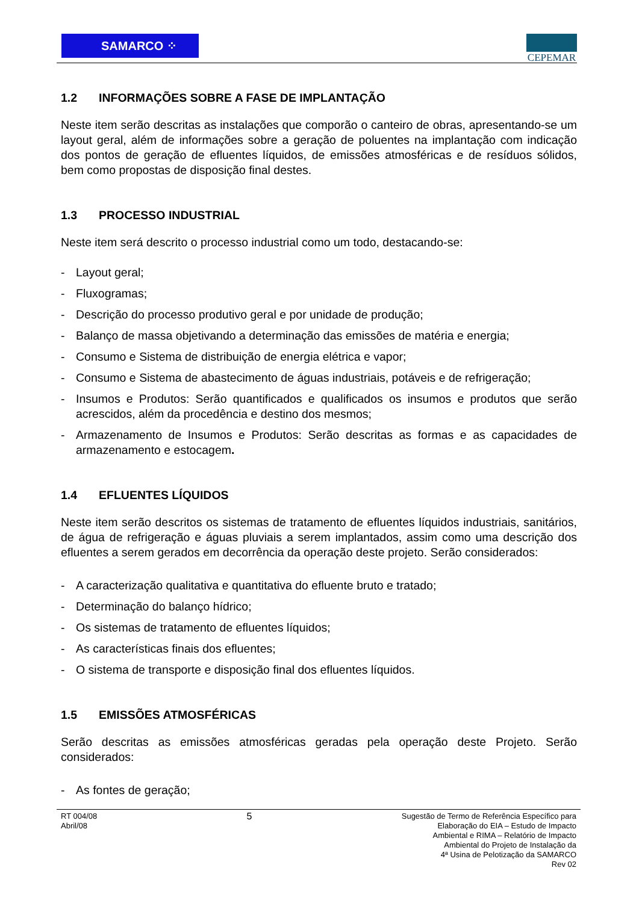SAMARCO ⁘
CEPEMAR
1.2 INFORMAÇÕES SOBRE A FASE DE IMPLANTAÇÃO
Neste item serão descritas as instalações que comporão o canteiro de obras, apresentando-se um layout geral, além de informações sobre a geração de poluentes na implantação com indicação dos pontos de geração de efluentes líquidos, de emissões atmosféricas e de resíduos sólidos, bem como propostas de disposição final destes.
1.3 PROCESSO INDUSTRIAL
Neste item será descrito o processo industrial como um todo, destacando-se:
- Layout geral;
- Fluxogramas;
- Descrição do processo produtivo geral e por unidade de produção;
- Balanço de massa objetivando a determinação das emissões de matéria e energia;
- Consumo e Sistema de distribuição de energia elétrica e vapor;
- Consumo e Sistema de abastecimento de águas industriais, potáveis e de refrigeração;
- Insumos e Produtos: Serão quantificados e qualificados os insumos e produtos que serão acrescidos, além da procedência e destino dos mesmos;
- Armazenamento de Insumos e Produtos: Serão descritas as formas e as capacidades de armazenamento e estocagem.
1.4 EFLUENTES LÍQUIDOS
Neste item serão descritos os sistemas de tratamento de efluentes líquidos industriais, sanitários, de água de refrigeração e águas pluviais a serem implantados, assim como uma descrição dos efluentes a serem gerados em decorrência da operação deste projeto. Serão considerados:
- A caracterização qualitativa e quantitativa do efluente bruto e tratado;
- Determinação do balanço hídrico;
- Os sistemas de tratamento de efluentes líquidos;
- As características finais dos efluentes;
- O sistema de transporte e disposição final dos efluentes líquidos.
1.5 EMISSÕES ATMOSFÉRICAS
Serão descritas as emissões atmosféricas geradas pela operação deste Projeto. Serão considerados:
- As fontes de geração;
RT 004/08
Abril/08
5
Sugestão de Termo de Referência Específico para
Elaboração do EIA – Estudo de Impacto
Ambiental e RIMA – Relatório de Impacto
Ambiental do Projeto de Instalação da
4ª Usina de Pelotização da SAMARCO
Rev 02